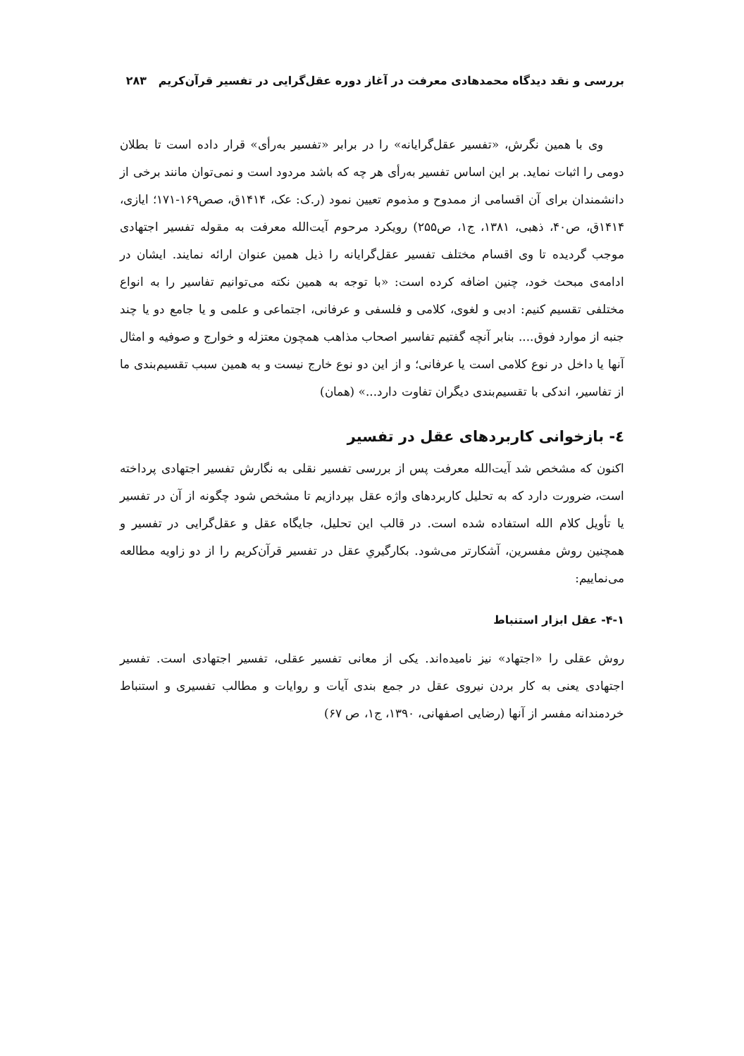بررسی و نقد دیدگاه محمدهادی معرفت در آغاز دوره عقل‌گرایی در تفسیر قرآن‌کریم ۲۸۳
وی با همین نگرش، «تفسیر عقل‌گرایانه» را در برابر «تفسیر به‌رأی» قرار داده است تا بطلان دومی را اثبات نماید. بر این اساس تفسیر به‌رأی هر چه که باشد مردود است و نمی‌توان مانند برخی از دانشمندان برای آن اقسامی از ممدوح و مذموم تعیین نمود (ر.ک: عک، ۱۴۱۴ق، صص۱۶۹-۱۷۱؛ ایازی، ۱۴۱۴ق، ص۴۰، ذهبی، ۱۳۸۱، ج۱، ص۲۵۵) رویکرد مرحوم آیت‌الله معرفت به مقوله تفسیر اجتهادی موجب گردیده تا وی اقسام مختلف تفسیر عقل‌گرایانه را ذیل همین عنوان ارائه نمایند. ایشان در ادامه‌ی مبحث خود، چنین اضافه کرده است: «با توجه به همین نکته می‌توانیم تفاسیر را به انواع مختلفی تقسیم کنیم: ادبی و لغوی، کلامی و فلسفی و عرفانی، اجتماعی و علمی و یا جامع دو یا چند جنبه از موارد فوق.... بنابر آنچه گفتیم تفاسیر اصحاب مذاهب همچون معتزله و خوارج و صوفیه و امثال آنها یا داخل در نوع کلامی است یا عرفانی؛ و از این دو نوع خارج نیست و به همین سبب تقسیم‌بندی ما از تفاسیر، اندکی با تقسیم‌بندی دیگران تفاوت دارد...» (همان)
٤- بازخوانی کاربردهای عقل در تفسیر
اکنون که مشخص شد آیت‌الله معرفت پس از بررسی تفسیر نقلی به نگارش تفسیر اجتهادی پرداخته است، ضرورت دارد که به تحلیل کاربردهای واژه عقل بپردازیم تا مشخص شود چگونه از آن در تفسیر یا تأویل کلام الله استفاده شده است. در قالب این تحلیل، جایگاه عقل و عقل‌گرایی در تفسیر و همچنین روش مفسرین، آشکارتر می‌شود. بکارگیریِ عقل در تفسیر قرآن‌کریم را از دو زاویه مطالعه می‌نماییم:
۴-۱- عقل ابزار استنباط
روش عقلی را «اجتهاد» نیز نامیده‌اند. یکی از معانی تفسیر عقلی، تفسیر اجتهادی است. تفسیر اجتهادی یعنی به کار بردن نیروی عقل در جمع بندی آیات و روایات و مطالب تفسیری و استنباط خردمندانه مفسر از آنها (رضایی اصفهانی، ۱۳۹۰، ج۱، ص ۶۷)